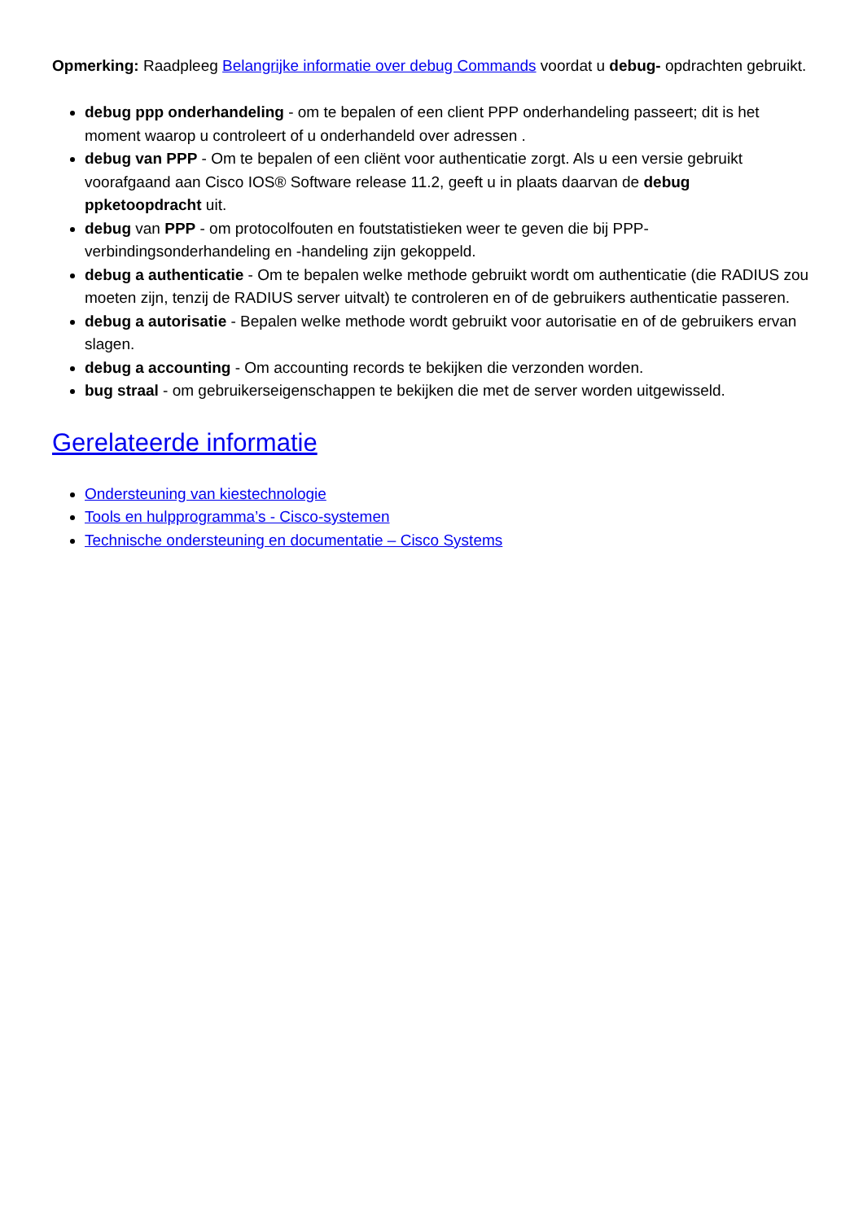Opmerking: Raadpleeg Belangrijke informatie over debug Commands voordat u debug- opdrachten gebruikt.
debug ppp onderhandeling - om te bepalen of een client PPP onderhandeling passeert; dit is het moment waarop u controleert of u onderhandeld over adressen .
debug van PPP - Om te bepalen of een cliënt voor authenticatie zorgt. Als u een versie gebruikt voorafgaand aan Cisco IOS® Software release 11.2, geeft u in plaats daarvan de debug ppketoopdracht uit.
debug van PPP - om protocolfouten en foutstatistieken weer te geven die bij PPP-verbindingsonderhandeling en -handeling zijn gekoppeld.
debug a authenticatie - Om te bepalen welke methode gebruikt wordt om authenticatie (die RADIUS zou moeten zijn, tenzij de RADIUS server uitvalt) te controleren en of de gebruikers authenticatie passeren.
debug a autorisatie - Bepalen welke methode wordt gebruikt voor autorisatie en of de gebruikers ervan slagen.
debug a accounting - Om accounting records te bekijken die verzonden worden.
bug straal - om gebruikerseigenschappen te bekijken die met de server worden uitgewisseld.
Gerelateerde informatie
Ondersteuning van kiestechnologie
Tools en hulpprogramma’s - Cisco-systemen
Technische ondersteuning en documentatie – Cisco Systems